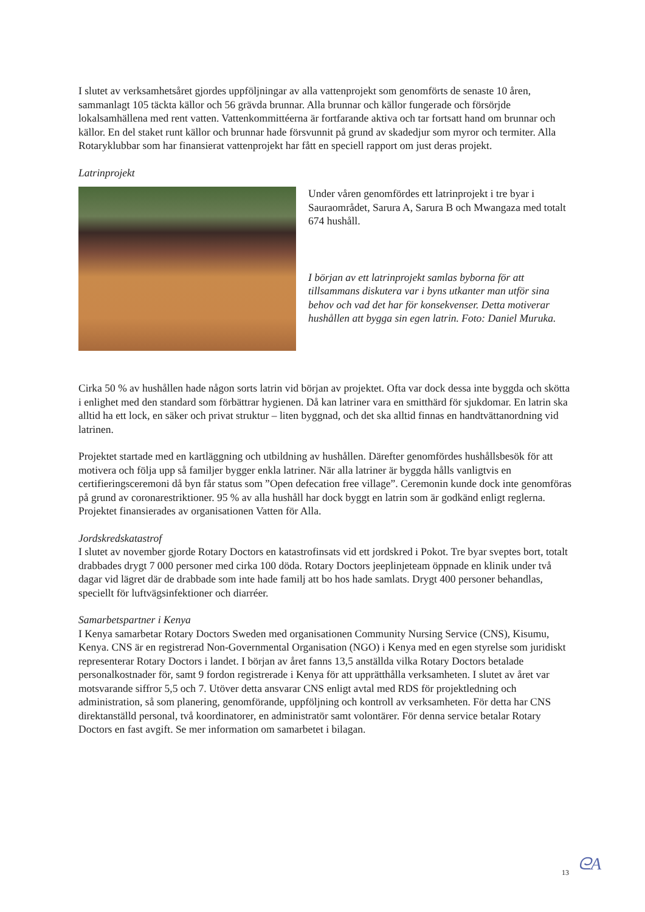I slutet av verksamhetsåret gjordes uppföljningar av alla vattenprojekt som genomförts de senaste 10 åren, sammanlagt 105 täckta källor och 56 grävda brunnar. Alla brunnar och källor fungerade och försörjde lokalsamhällena med rent vatten. Vattenkommittéerna är fortfarande aktiva och tar fortsatt hand om brunnar och källor. En del staket runt källor och brunnar hade försvunnit på grund av skadedjur som myror och termiter. Alla Rotaryklubbar som har finansierat vattenprojekt har fått en speciell rapport om just deras projekt.
Latrinprojekt
Under våren genomfördes ett latrinprojekt i tre byar i Sauraområdet, Sarura A, Sarura B och Mwangaza med totalt 674 hushåll.
I början av ett latrinprojekt samlas byborna för att tillsammans diskutera var i byns utkanter man utför sina behov och vad det har för konsekvenser. Detta motiverar hushållen att bygga sin egen latrin. Foto: Daniel Muruka.
Cirka 50 % av hushållen hade någon sorts latrin vid början av projektet. Ofta var dock dessa inte byggda och skötta i enlighet med den standard som förbättrar hygienen. Då kan latriner vara en smitthärd för sjukdomar. En latrin ska alltid ha ett lock, en säker och privat struktur – liten byggnad, och det ska alltid finnas en handtvättanordning vid latrinen.
Projektet startade med en kartläggning och utbildning av hushållen. Därefter genomfördes hushållsbesök för att motivera och följa upp så familjer bygger enkla latriner. När alla latriner är byggda hålls vanligtvis en certifieringsceremoni då byn får status som ”Open defecation free village”. Ceremonin kunde dock inte genomföras på grund av coronarestriktioner. 95 % av alla hushåll har dock byggt en latrin som är godkänd enligt reglerna. Projektet finansierades av organisationen Vatten för Alla.
Jordskredskatastrof
I slutet av november gjorde Rotary Doctors en katastrofinsats vid ett jordskred i Pokot. Tre byar sveptes bort, totalt drabbades drygt 7 000 personer med cirka 100 döda. Rotary Doctors jeeplinjeteam öppnade en klinik under två dagar vid lägret där de drabbade som inte hade familj att bo hos hade samlats. Drygt 400 personer behandlas, speciellt för luftvägsinfektioner och diarréer.
Samarbetspartner i Kenya
I Kenya samarbetar Rotary Doctors Sweden med organisationen Community Nursing Service (CNS), Kisumu, Kenya. CNS är en registrerad Non-Governmental Organisation (NGO) i Kenya med en egen styrelse som juridiskt representerar Rotary Doctors i landet. I början av året fanns 13,5 anställda vilka Rotary Doctors betalade personalkostnader för, samt 9 fordon registrerade i Kenya för att upprätthålla verksamheten. I slutet av året var motsvarande siffror 5,5 och 7. Utöver detta ansvarar CNS enligt avtal med RDS för projektledning och administration, så som planering, genomförande, uppföljning och kontroll av verksamheten. För detta har CNS direktanställd personal, två koordinatorer, en administratör samt volontärer. För denna service betalar Rotary Doctors en fast avgift. Se mer information om samarbetet i bilagan.
13 ᘓA